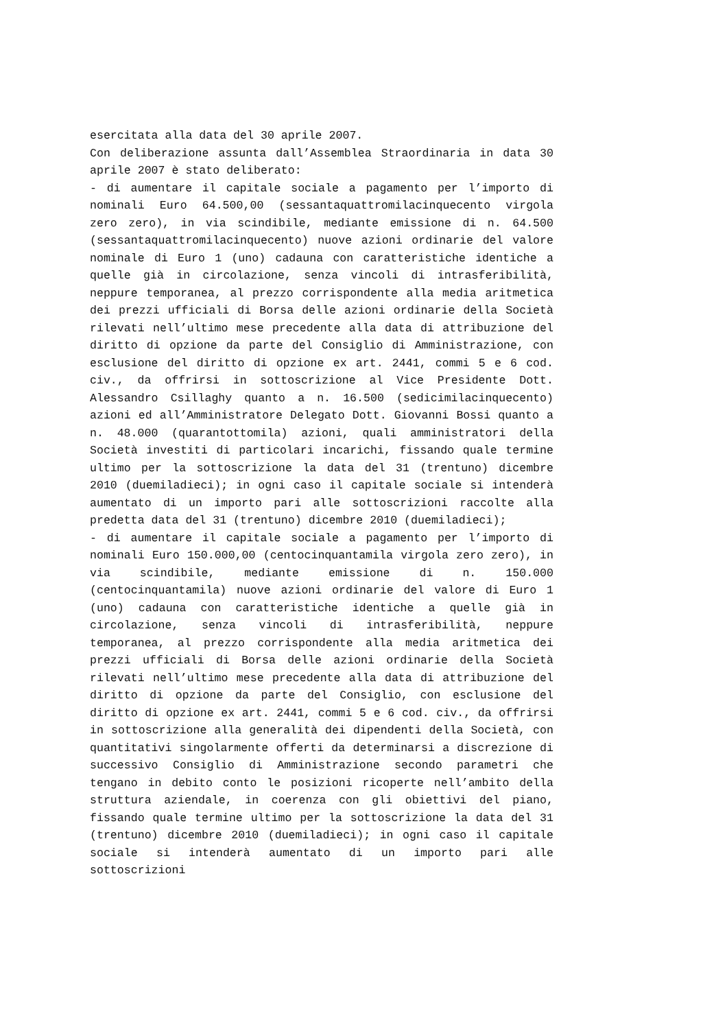esercitata alla data del 30 aprile 2007.
Con deliberazione assunta dall’Assemblea Straordinaria in data 30 aprile 2007 è stato deliberato:
- di aumentare il capitale sociale a pagamento per l’importo di nominali Euro 64.500,00 (sessantaquattromilacinquecento virgola zero zero), in via scindibile, mediante emissione di n. 64.500 (sessantaquattromilacinquecento) nuove azioni ordinarie del valore nominale di Euro 1 (uno) cadauna con caratteristiche identiche a quelle già in circolazione, senza vincoli di intrasferibilità, neppure temporanea, al prezzo corrispondente alla media aritmetica dei prezzi ufficiali di Borsa delle azioni ordinarie della Società rilevati nell’ultimo mese precedente alla data di attribuzione del diritto di opzione da parte del Consiglio di Amministrazione, con esclusione del diritto di opzione ex art. 2441, commi 5 e 6 cod. civ., da offrirsi in sottoscrizione al Vice Presidente Dott. Alessandro Csillaghy quanto a n. 16.500 (sedicimilacinquecento) azioni ed all’Amministratore Delegato Dott. Giovanni Bossi quanto a n. 48.000 (quarantottomila) azioni, quali amministratori della Società investiti di particolari incarichi, fissando quale termine ultimo per la sottoscrizione la data del 31 (trentuno) dicembre 2010 (duemiladieci); in ogni caso il capitale sociale si intenderà aumentato di un importo pari alle sottoscrizioni raccolte alla predetta data del 31 (trentuno) dicembre 2010 (duemiladieci);
- di aumentare il capitale sociale a pagamento per l’importo di nominali Euro 150.000,00 (centocinquantamila virgola zero zero), in via scindibile, mediante emissione di n. 150.000 (centocinquantamila) nuove azioni ordinarie del valore di Euro 1 (uno) cadauna con caratteristiche identiche a quelle già in circolazione, senza vincoli di intrasferibilità, neppure temporanea, al prezzo corrispondente alla media aritmetica dei prezzi ufficiali di Borsa delle azioni ordinarie della Società rilevati nell’ultimo mese precedente alla data di attribuzione del diritto di opzione da parte del Consiglio, con esclusione del diritto di opzione ex art. 2441, commi 5 e 6 cod. civ., da offrirsi in sottoscrizione alla generalità dei dipendenti della Società, con quantitativi singolarmente offerti da determinarsi a discrezione di successivo Consiglio di Amministrazione secondo parametri che tengano in debito conto le posizioni ricoperte nell’ambito della struttura aziendale, in coerenza con gli obiettivi del piano, fissando quale termine ultimo per la sottoscrizione la data del 31 (trentuno) dicembre 2010 (duemiladieci); in ogni caso il capitale sociale si intenderà aumentato di un importo pari alle sottoscrizioni